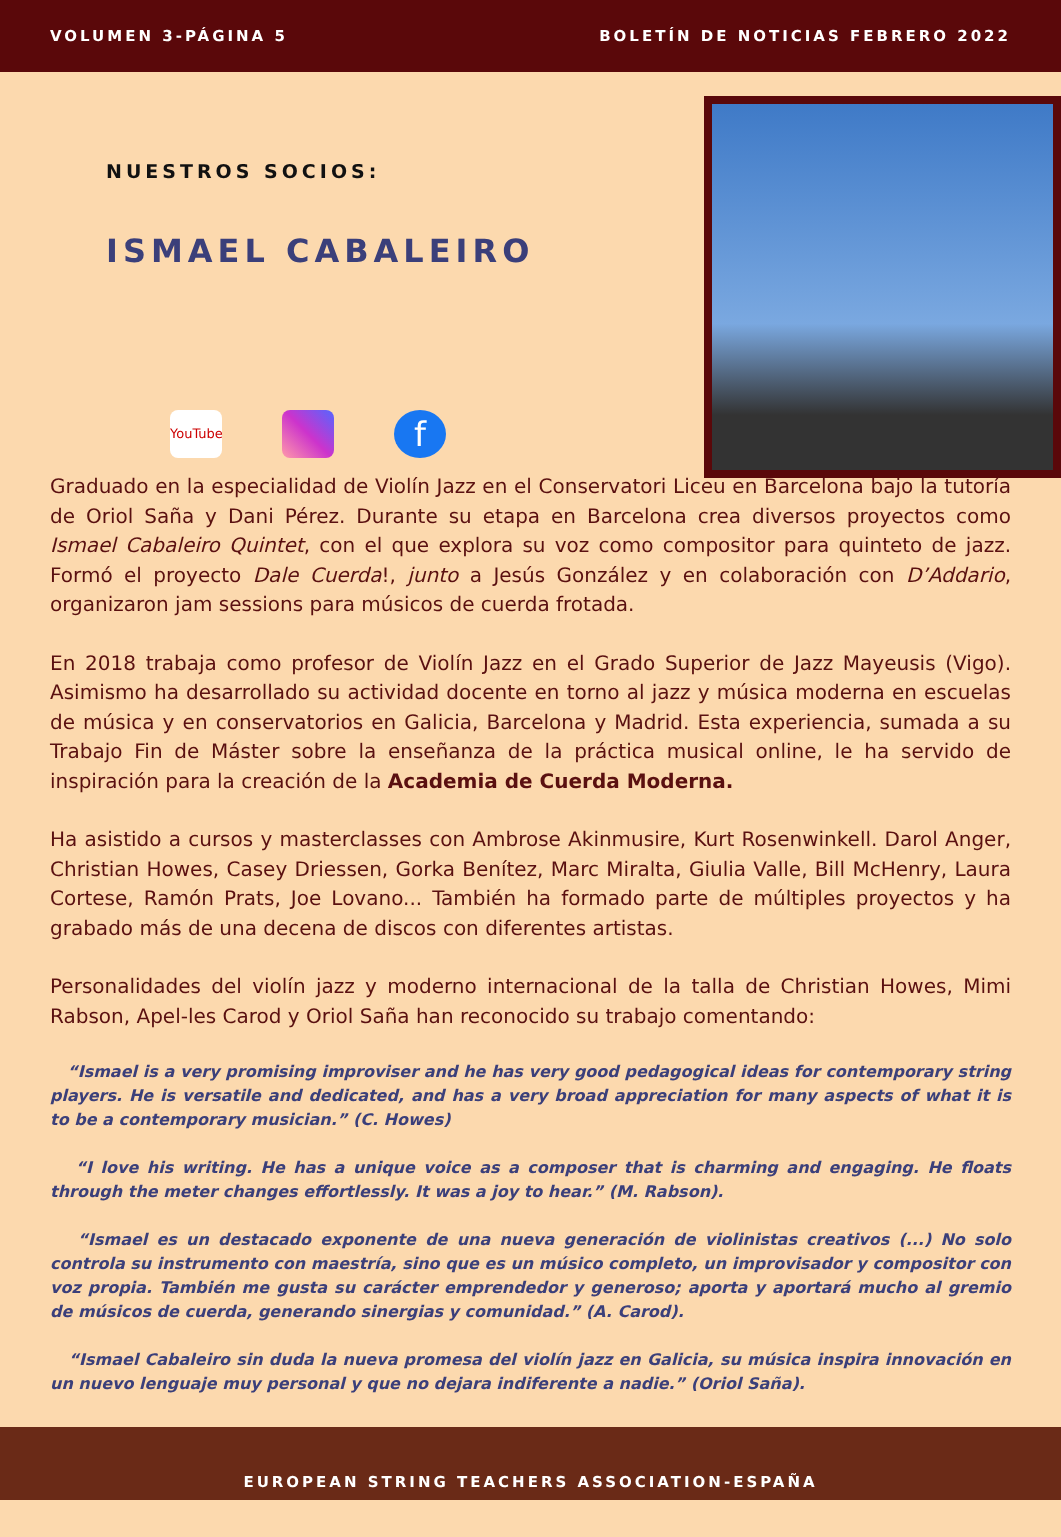VOLUMEN 3-PÁGINA 5 BOLETÍN DE NOTICIAS FEBRERO 2022
NUESTROS SOCIOS:
ISMAEL CABALEIRO
YouTube f
Graduado en la especialidad de Violín Jazz en el Conservatori Liceu en Barcelona bajo la tutoría de Oriol Saña y Dani Pérez. Durante su etapa en Barcelona crea diversos proyectos como Ismael Cabaleiro Quintet, con el que explora su voz como compositor para quinteto de jazz. Formó el proyecto Dale Cuerda!, junto a Jesús González y en colaboración con D’Addario, organizaron jam sessions para músicos de cuerda frotada.
En 2018 trabaja como profesor de Violín Jazz en el Grado Superior de Jazz Mayeusis (Vigo). Asimismo ha desarrollado su actividad docente en torno al jazz y música moderna en escuelas de música y en conservatorios en Galicia, Barcelona y Madrid. Esta experiencia, sumada a su Trabajo Fin de Máster sobre la enseñanza de la práctica musical online, le ha servido de inspiración para la creación de la Academia de Cuerda Moderna.
Ha asistido a cursos y masterclasses con Ambrose Akinmusire, Kurt Rosenwinkell. Darol Anger, Christian Howes, Casey Driessen, Gorka Benítez, Marc Miralta, Giulia Valle, Bill McHenry, Laura Cortese, Ramón Prats, Joe Lovano... También ha formado parte de múltiples proyectos y ha grabado más de una decena de discos con diferentes artistas.
Personalidades del violín jazz y moderno internacional de la talla de Christian Howes, Mimi Rabson, Apel-les Carod y Oriol Saña han reconocido su trabajo comentando:
“Ismael is a very promising improviser and he has very good pedagogical ideas for contemporary string players. He is versatile and dedicated, and has a very broad appreciation for many aspects of what it is to be a contemporary musician.” (C. Howes)
“I love his writing. He has a unique voice as a composer that is charming and engaging. He floats through the meter changes effortlessly. It was a joy to hear.” (M. Rabson).
“Ismael es un destacado exponente de una nueva generación de violinistas creativos (...) No solo controla su instrumento con maestría, sino que es un músico completo, un improvisador y compositor con voz propia. También me gusta su carácter emprendedor y generoso; aporta y aportará mucho al gremio de músicos de cuerda, generando sinergias y comunidad.” (A. Carod).
“Ismael Cabaleiro sin duda la nueva promesa del violín jazz en Galicia, su música inspira innovación en un nuevo lenguaje muy personal y que no dejara indiferente a nadie.” (Oriol Saña).
EUROPEAN STRING TEACHERS ASSOCIATION-ESPAÑA